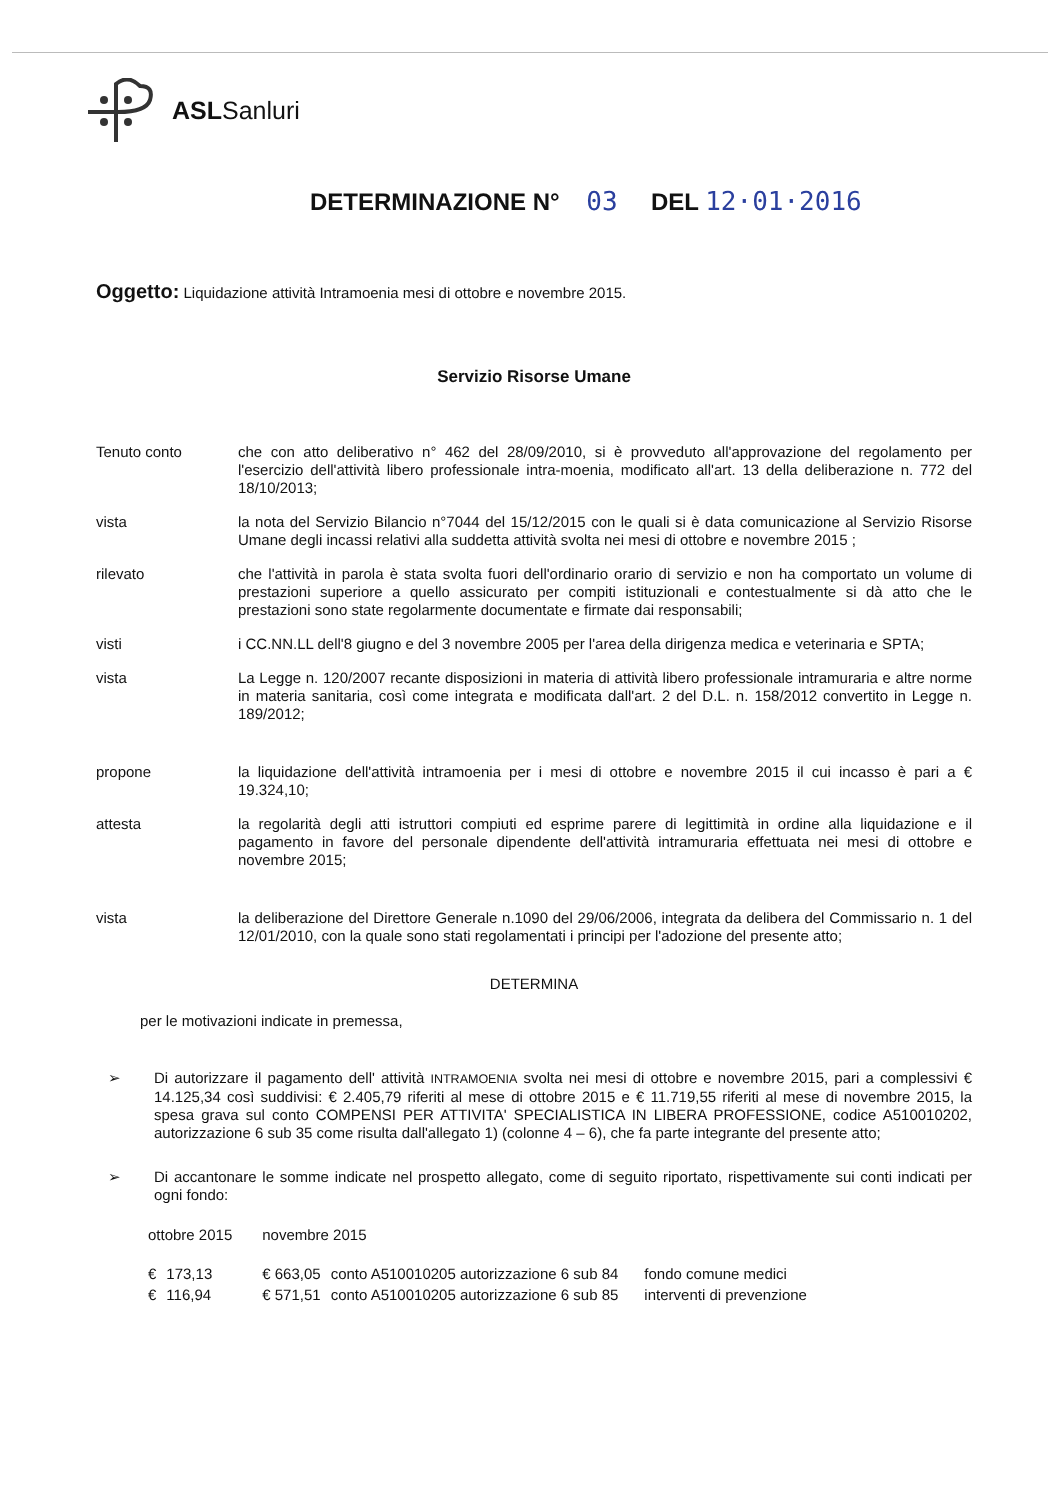ASLSanluri
DETERMINAZIONE N° 03 DEL 12·01·2016
Oggetto: Liquidazione attività Intramoenia mesi di ottobre e novembre 2015.
Servizio Risorse Umane
Tenuto conto che con atto deliberativo n° 462 del 28/09/2010, si è provveduto all'approvazione del regolamento per l'esercizio dell'attività libero professionale intra-moenia, modificato all'art. 13 della deliberazione n. 772 del 18/10/2013;
vista la nota del Servizio Bilancio n°7044 del 15/12/2015 con le quali si è data comunicazione al Servizio Risorse Umane degli incassi relativi alla suddetta attività svolta nei mesi di ottobre e novembre 2015 ;
rilevato che l'attività in parola è stata svolta fuori dell'ordinario orario di servizio e non ha comportato un volume di prestazioni superiore a quello assicurato per compiti istituzionali e contestualmente si dà atto che le prestazioni sono state regolarmente documentate e firmate dai responsabili;
visti i CC.NN.LL dell'8 giugno e del 3 novembre 2005 per l'area della dirigenza medica e veterinaria e SPTA;
vista La Legge n. 120/2007 recante disposizioni in materia di attività libero professionale intramuraria e altre norme in materia sanitaria, così come integrata e modificata dall'art. 2 del D.L. n. 158/2012 convertito in Legge n. 189/2012;
propone la liquidazione dell'attività intramoenia per i mesi di ottobre e novembre 2015 il cui incasso è pari a € 19.324,10;
attesta la regolarità degli atti istruttori compiuti ed esprime parere di legittimità in ordine alla liquidazione e il pagamento in favore del personale dipendente dell'attività intramuraria effettuata nei mesi di ottobre e novembre 2015;
vista la deliberazione del Direttore Generale n.1090 del 29/06/2006, integrata da delibera del Commissario n. 1 del 12/01/2010, con la quale sono stati regolamentati i principi per l'adozione del presente atto;
DETERMINA
per le motivazioni indicate in premessa,
➢ Di autorizzare il pagamento dell' attività INTRAMOENIA svolta nei mesi di ottobre e novembre 2015, pari a complessivi € 14.125,34 così suddivisi: € 2.405,79 riferiti al mese di ottobre 2015 e € 11.719,55 riferiti al mese di novembre 2015, la spesa grava sul conto COMPENSI PER ATTIVITA' SPECIALISTICA IN LIBERA PROFESSIONE, codice A510010202, autorizzazione 6 sub 35 come risulta dall'allegato 1) (colonne 4 – 6), che fa parte integrante del presente atto;
➢ Di accantonare le somme indicate nel prospetto allegato, come di seguito riportato, rispettivamente sui conti indicati per ogni fondo:
| ottobre 2015 | | novembre 2015 | | |
| --- | --- | --- | --- | --- |
| € | 173,13 | € 663,05 | conto A510010205 autorizzazione 6 sub 84 | fondo comune medici |
| € | 116,94 | € 571,51 | conto A510010205 autorizzazione 6 sub 85 | interventi di prevenzione |